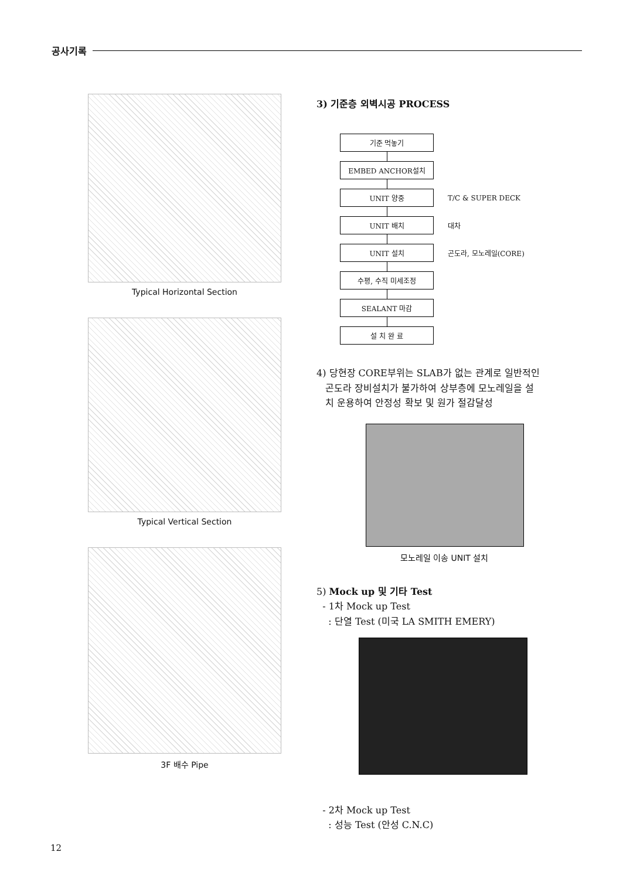공사기록
Typical Horizontal Section
Typical Vertical Section
3F 배수 Pipe
3) 기준층 외벽시공 PROCESS
기준 먹놓기
EMBED ANCHOR설치
UNIT 양중
T/C & SUPER DECK
UNIT 배치
대차
UNIT 설치
곤도라, 모노레일(CORE)
수평, 수직 미세조정
SEALANT 마감
설 치 완 료
4) 당현장 CORE부위는 SLAB가 없는 관계로 일반적인
곤도라 장비설치가 불가하여 상부층에 모노레일을 설
치 운용하여 안정성 확보 및 원가 절감달성
모노레일 이송 UNIT 설치
5) Mock up 및 기타 Test
- 1차 Mock up Test
: 단열 Test (미국 LA SMITH EMERY)
- 2차 Mock up Test
: 성능 Test (안성 C.N.C)
12